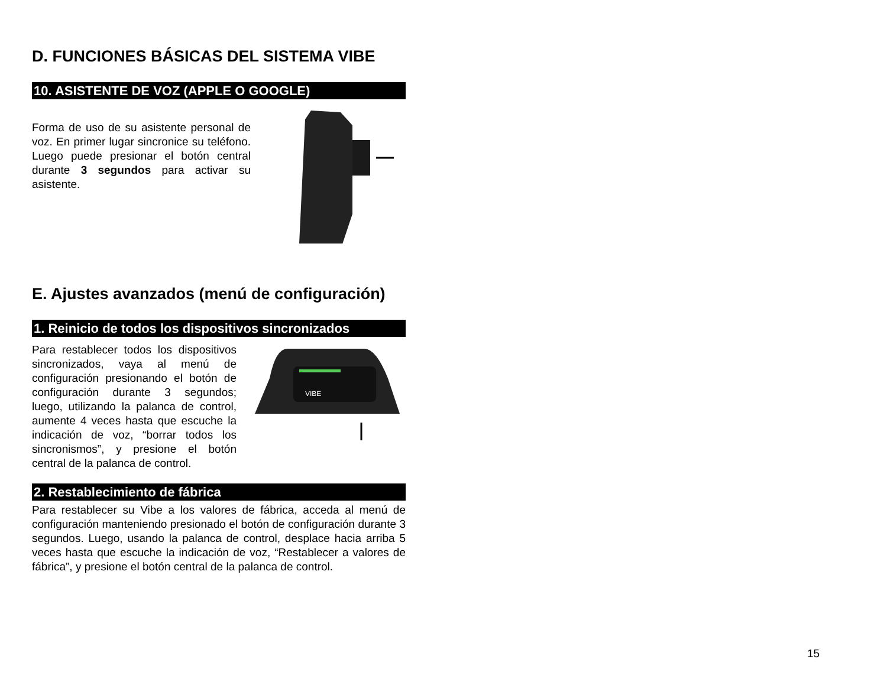D. FUNCIONES BÁSICAS DEL SISTEMA VIBE
10. ASISTENTE DE VOZ (APPLE O GOOGLE)
Forma de uso de su asistente personal de voz. En primer lugar sincronice su teléfono. Luego puede presionar el botón central durante 3 segundos para activar su asistente.
E. Ajustes avanzados (menú de configuración)
1. Reinicio de todos los dispositivos sincronizados
Para restablecer todos los dispositivos sincronizados, vaya al menú de configuración presionando el botón de configuración durante 3 segundos; luego, utilizando la palanca de control, aumente 4 veces hasta que escuche la indicación de voz, “borrar todos los sincronismos”, y presione el botón central de la palanca de control.
VIBE
2. Restablecimiento de fábrica
Para restablecer su Vibe a los valores de fábrica, acceda al menú de configuración manteniendo presionado el botón de configuración durante 3 segundos. Luego, usando la palanca de control, desplace hacia arriba 5 veces hasta que escuche la indicación de voz, “Restablecer a valores de fábrica”, y presione el botón central de la palanca de control.
15